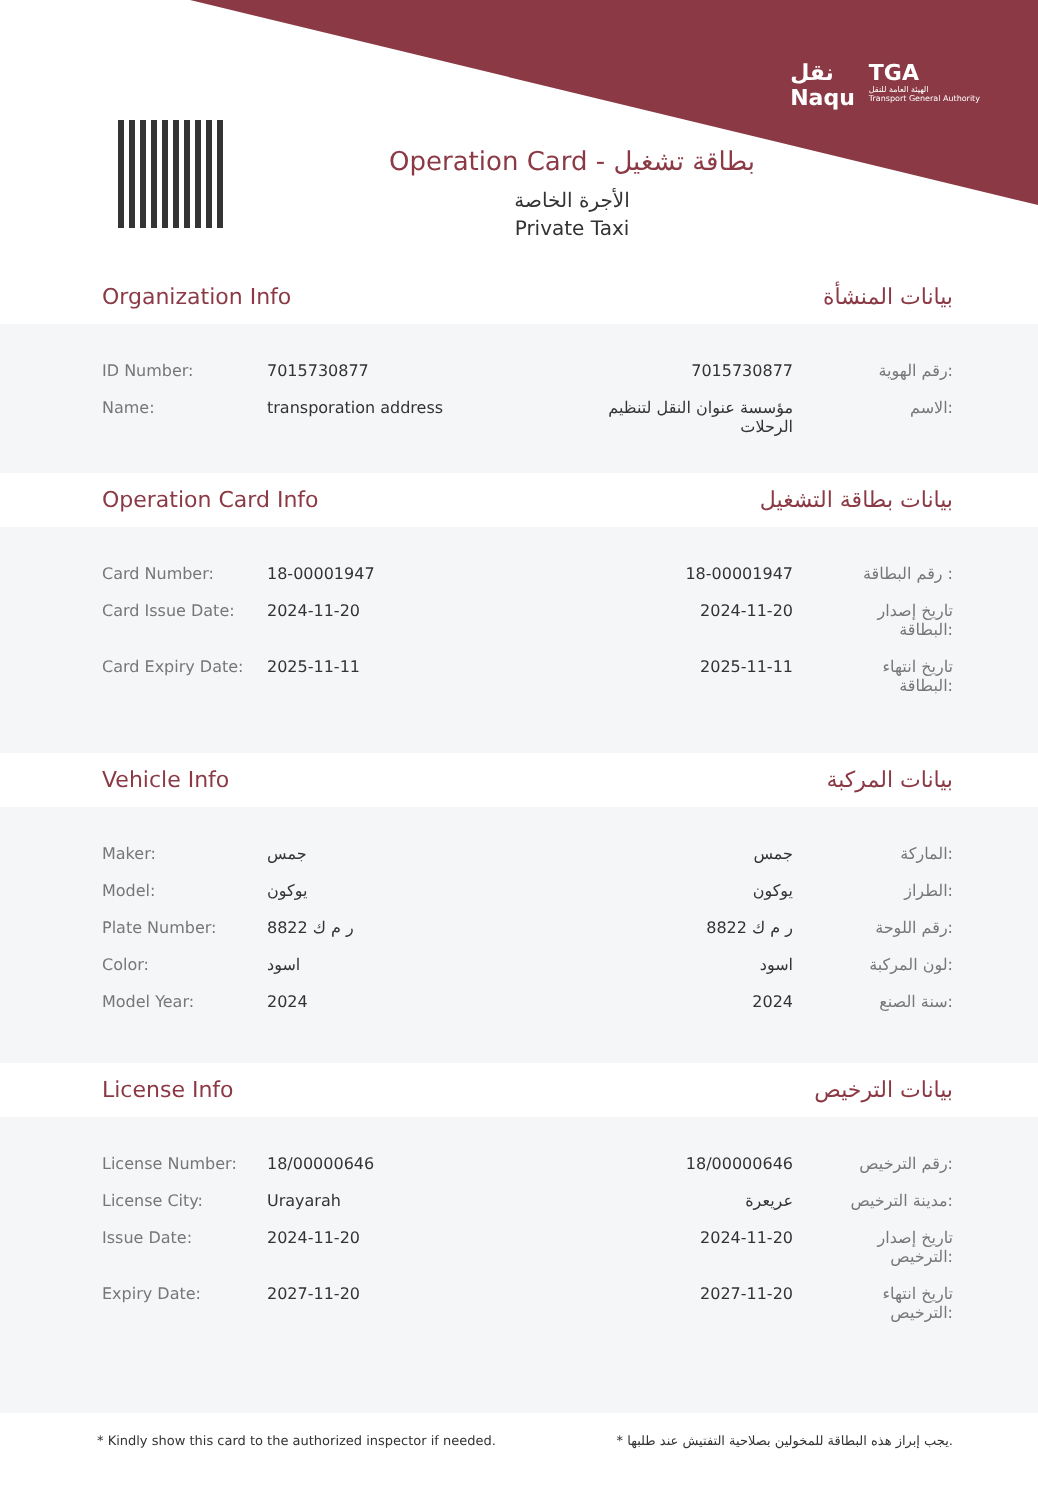نقل
Naqu
TGA
الهيئة العامة للنقل
Transport General Authority
Operation Card - بطاقة تشغيل
الأجرة الخاصة
Private Taxi
Organization Info بيانات المنشأة
| ID Number: | 7015730877 | 7015730877 | رقم الهوية: |
| Name: | transporation address | مؤسسة عنوان النقل لتنظيم الرحلات | الاسم: |
Operation Card Info بيانات بطاقة التشغيل
| Card Number: | 18-00001947 | 18-00001947 | رقم البطاقة : |
| Card Issue Date: | 2024-11-20 | 2024-11-20 | تاريخ إصدار البطاقة: |
| Card Expiry Date: | 2025-11-11 | 2025-11-11 | تاريخ انتهاء البطاقة: |
Vehicle Info بيانات المركبة
| Maker: | جمس | جمس | الماركة: |
| Model: | يوكون | يوكون | الطراز: |
| Plate Number: | ر م ك 8822 | ر م ك 8822 | رقم اللوحة: |
| Color: | اسود | اسود | لون المركبة: |
| Model Year: | 2024 | 2024 | سنة الصنع: |
License Info بيانات الترخيص
| License Number: | 18/00000646 | 18/00000646 | رقم الترخيص: |
| License City: | Urayarah | عريعرة | مدينة الترخيص: |
| Issue Date: | 2024-11-20 | 2024-11-20 | تاريخ إصدار الترخيص: |
| Expiry Date: | 2027-11-20 | 2027-11-20 | تاريخ انتهاء الترخيص: |
* Kindly show this card to the authorized inspector if needed. * يجب إبراز هذه البطاقة للمخولين بصلاحية التفتيش عند طلبها.